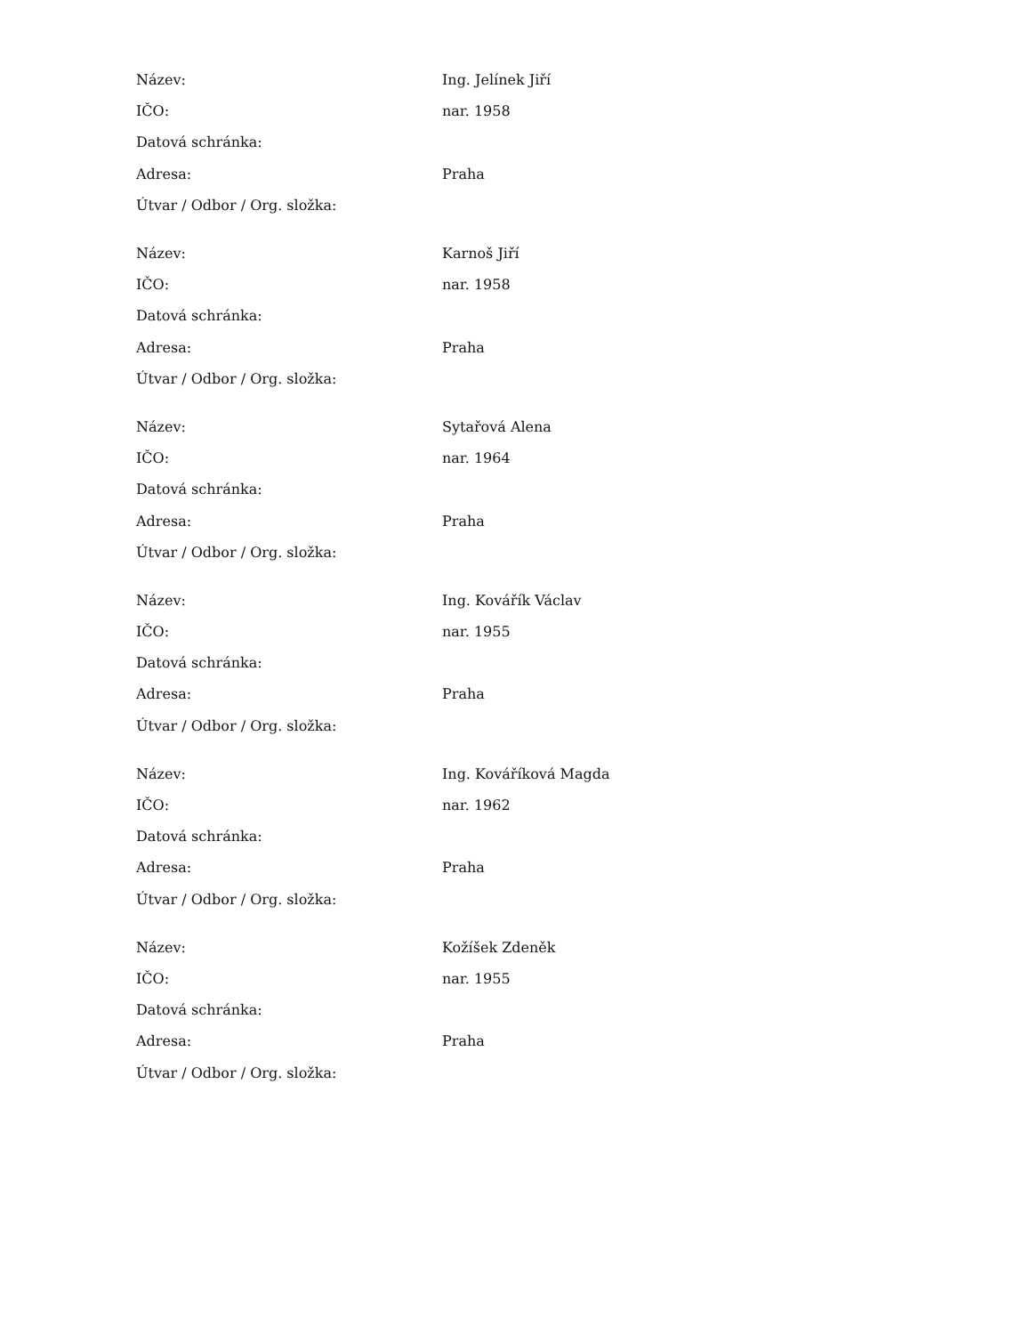| Název: | Ing. Jelínek Jiří |
| IČO: | nar. 1958 |
| Datová schránka: | |
| Adresa: | Praha |
| Útvar / Odbor / Org. složka: | |
| Název: | Karnoš Jiří |
| IČO: | nar. 1958 |
| Datová schránka: | |
| Adresa: | Praha |
| Útvar / Odbor / Org. složka: | |
| Název: | Sytařová Alena |
| IČO: | nar. 1964 |
| Datová schránka: | |
| Adresa: | Praha |
| Útvar / Odbor / Org. složka: | |
| Název: | Ing. Kovářík Václav |
| IČO: | nar. 1955 |
| Datová schránka: | |
| Adresa: | Praha |
| Útvar / Odbor / Org. složka: | |
| Název: | Ing. Kováříková Magda |
| IČO: | nar. 1962 |
| Datová schránka: | |
| Adresa: | Praha |
| Útvar / Odbor / Org. složka: | |
| Název: | Kožíšek Zdeněk |
| IČO: | nar. 1955 |
| Datová schránka: | |
| Adresa: | Praha |
| Útvar / Odbor / Org. složka: | |